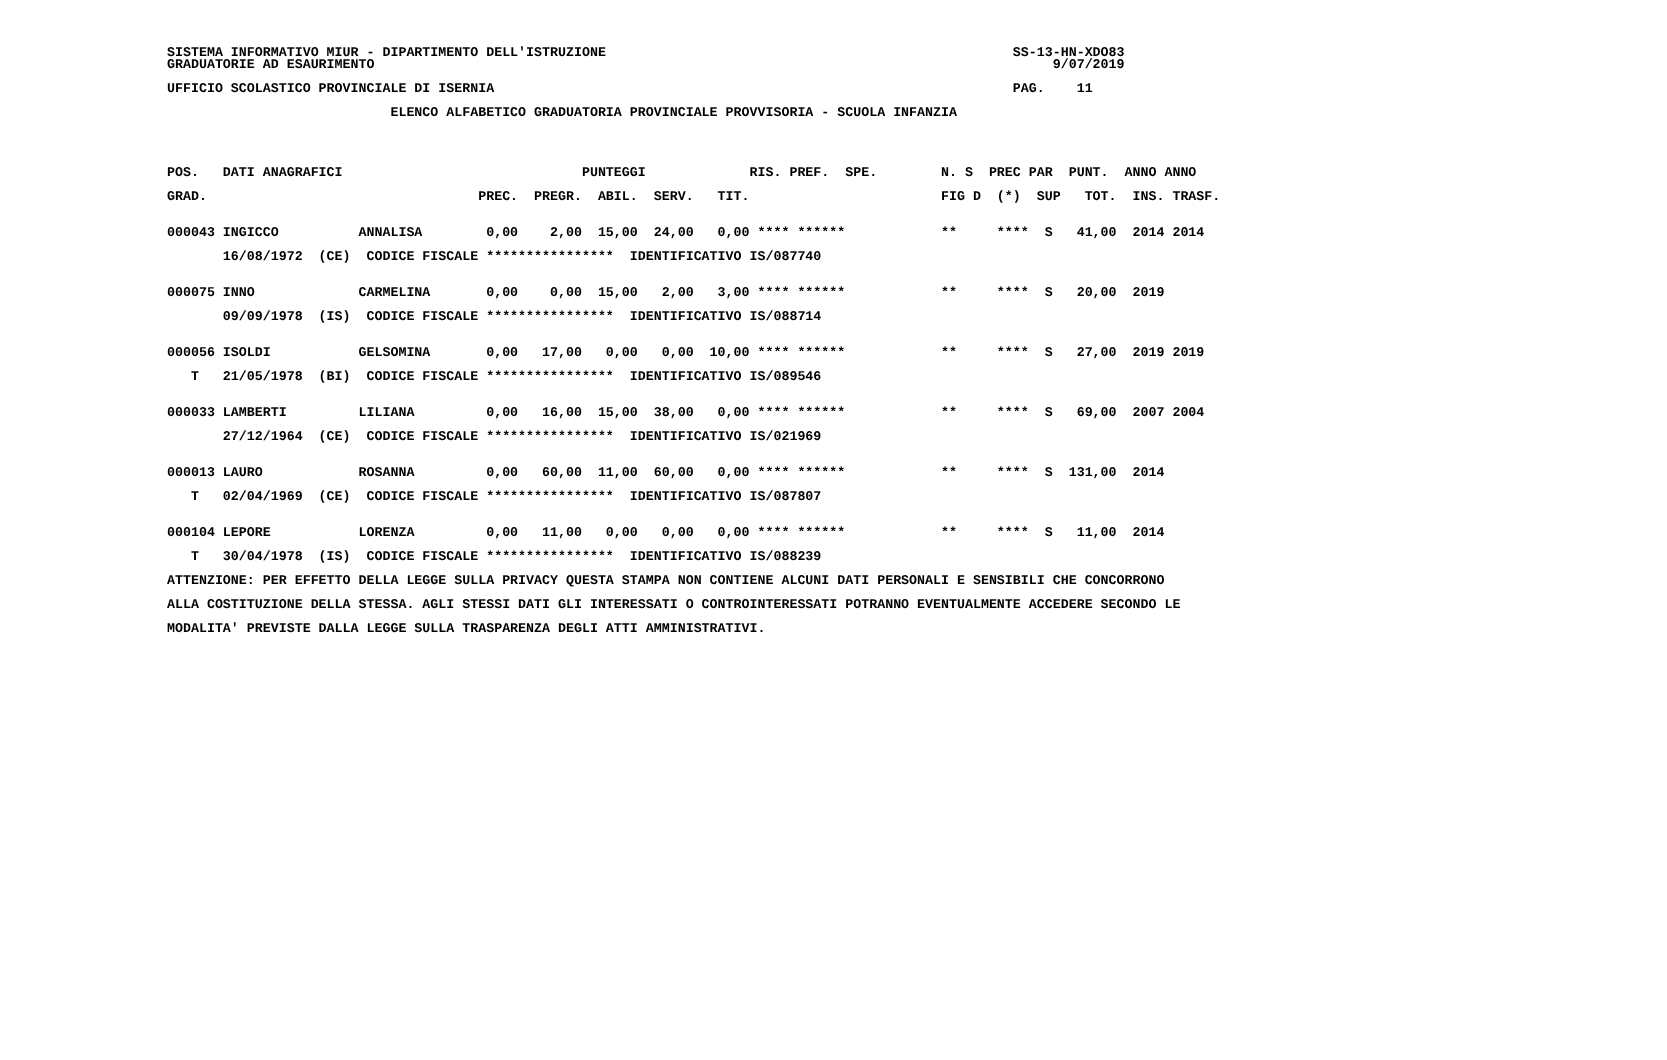SISTEMA INFORMATIVO MIUR - DIPARTIMENTO DELL'ISTRUZIONE                                                   SS-13-HN-XDO83
GRADUATORIE AD ESAURIMENTO                                                                                     9/07/2019

UFFICIO SCOLASTICO PROVINCIALE DI ISERNIA                                                                 PAG.    11

                            ELENCO ALFABETICO GRADUATORIA PROVINCIALE PROVVISORIA - SCUOLA INFANZIA




POS.   DATI ANAGRAFICI                              PUNTEGGI             RIS. PREF.  SPE.        N. S  PREC PAR  PUNT.  ANNO ANNO

GRAD.                                  PREC.  PREGR.  ABIL.  SERV.   TIT.                        FIG D  (*)  SUP   TOT.  INS. TRASF.


000043 INGICCO          ANNALISA        0,00    2,00  15,00  24,00   0,00 **** ******            **     ****  S   41,00  2014 2014

       16/08/1972  (CE)  CODICE FISCALE ****************  IDENTIFICATIVO IS/087740


000075 INNO             CARMELINA       0,00    0,00  15,00   2,00   3,00 **** ******            **     ****  S   20,00  2019

       09/09/1978  (IS)  CODICE FISCALE ****************  IDENTIFICATIVO IS/088714


000056 ISOLDI           GELSOMINA       0,00   17,00   0,00   0,00  10,00 **** ******            **     ****  S   27,00  2019 2019

   T   21/05/1978  (BI)  CODICE FISCALE ****************  IDENTIFICATIVO IS/089546


000033 LAMBERTI         LILIANA         0,00   16,00  15,00  38,00   0,00 **** ******            **     ****  S   69,00  2007 2004

       27/12/1964  (CE)  CODICE FISCALE ****************  IDENTIFICATIVO IS/021969


000013 LAURO            ROSANNA         0,00   60,00  11,00  60,00   0,00 **** ******            **     ****  S  131,00  2014

   T   02/04/1969  (CE)  CODICE FISCALE ****************  IDENTIFICATIVO IS/087807


000104 LEPORE           LORENZA         0,00   11,00   0,00   0,00   0,00 **** ******            **     ****  S   11,00  2014

   T   30/04/1978  (IS)  CODICE FISCALE ****************  IDENTIFICATIVO IS/088239

ATTENZIONE: PER EFFETTO DELLA LEGGE SULLA PRIVACY QUESTA STAMPA NON CONTIENE ALCUNI DATI PERSONALI E SENSIBILI CHE CONCORRONO

ALLA COSTITUZIONE DELLA STESSA. AGLI STESSI DATI GLI INTERESSATI O CONTROINTERESSATI POTRANNO EVENTUALMENTE ACCEDERE SECONDO LE

MODALITA' PREVISTE DALLA LEGGE SULLA TRASPARENZA DEGLI ATTI AMMINISTRATIVI.